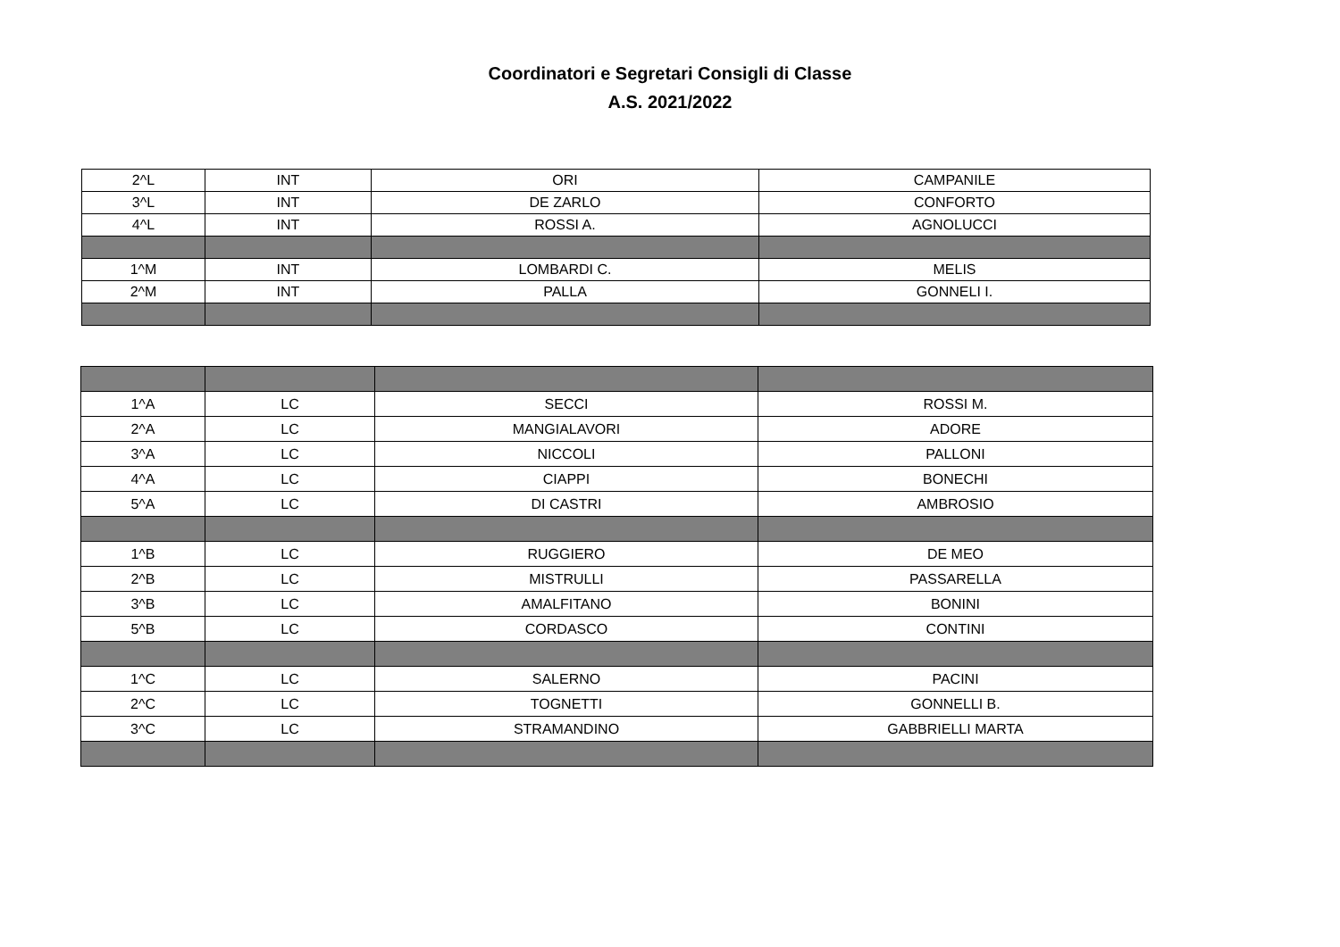Coordinatori e Segretari Consigli di Classe
A.S. 2021/2022
| 2^L | INT | ORI | CAMPANILE |
| 3^L | INT | DE ZARLO | CONFORTO |
| 4^L | INT | ROSSI A. | AGNOLUCCI |
| 1^M | INT | LOMBARDI C. | MELIS |
| 2^M | INT | PALLA | GONNELI I. |
| 1^A | LC | SECCI | ROSSI M. |
| 2^A | LC | MANGIALAVORI | ADORE |
| 3^A | LC | NICCOLI | PALLONI |
| 4^A | LC | CIAPPI | BONECHI |
| 5^A | LC | DI CASTRI | AMBROSIO |
| 1^B | LC | RUGGIERO | DE MEO |
| 2^B | LC | MISTRULLI | PASSARELLA |
| 3^B | LC | AMALFITANO | BONINI |
| 5^B | LC | CORDASCO | CONTINI |
| 1^C | LC | SALERNO | PACINI |
| 2^C | LC | TOGNETTI | GONNELLI B. |
| 3^C | LC | STRAMANDINO | GABBRIELLI MARTA |